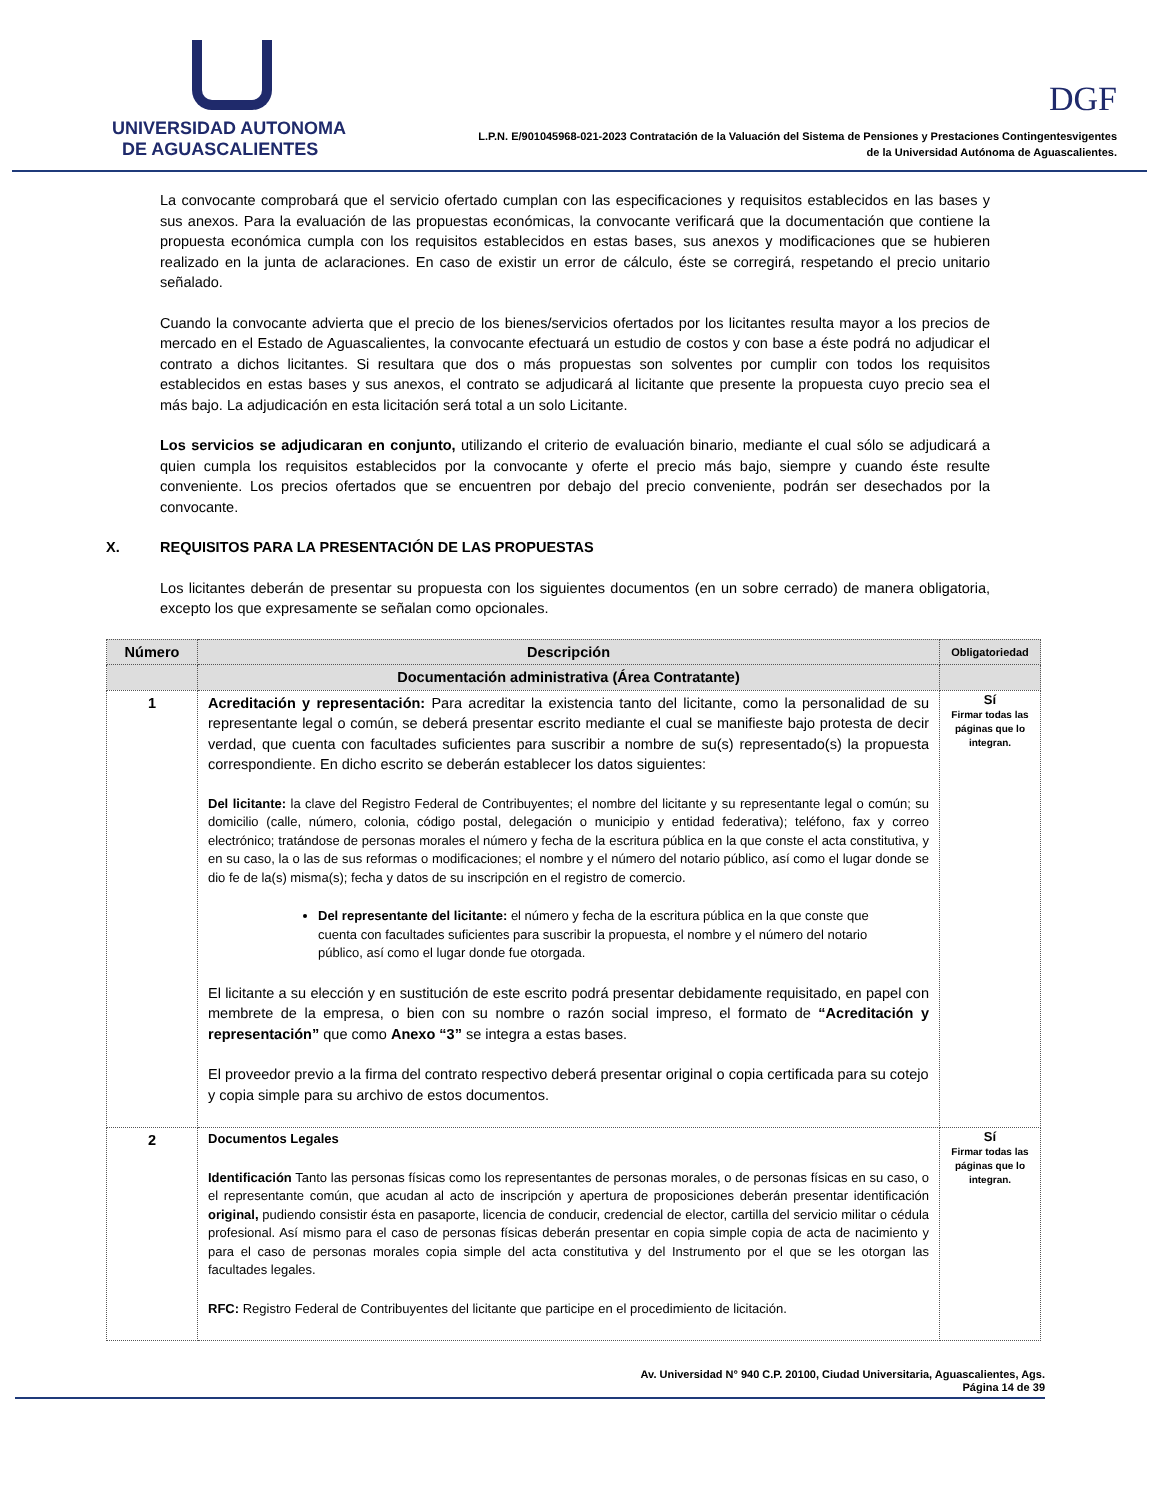UNIVERSIDAD AUTONOMA
DE AGUASCALIENTES
DGF
L.P.N. E/901045968-021-2023 Contratación de la Valuación del Sistema de Pensiones y Prestaciones Contingentesvigentes
de la Universidad Autónoma de Aguascalientes.
La convocante comprobará que el servicio ofertado cumplan con las especificaciones y requisitos establecidos en las bases y sus anexos. Para la evaluación de las propuestas económicas, la convocante verificará que la documentación que contiene la propuesta económica cumpla con los requisitos establecidos en estas bases, sus anexos y modificaciones que se hubieren realizado en la junta de aclaraciones. En caso de existir un error de cálculo, éste se corregirá, respetando el precio unitario señalado.
Cuando la convocante advierta que el precio de los bienes/servicios ofertados por los licitantes resulta mayor a los precios de mercado en el Estado de Aguascalientes, la convocante efectuará un estudio de costos y con base a éste podrá no adjudicar el contrato a dichos licitantes. Si resultara que dos o más propuestas son solventes por cumplir con todos los requisitos establecidos en estas bases y sus anexos, el contrato se adjudicará al licitante que presente la propuesta cuyo precio sea el más bajo. La adjudicación en esta licitación será total a un solo Licitante.
Los servicios se adjudicaran en conjunto, utilizando el criterio de evaluación binario, mediante el cual sólo se adjudicará a quien cumpla los requisitos establecidos por la convocante y oferte el precio más bajo, siempre y cuando éste resulte conveniente. Los precios ofertados que se encuentren por debajo del precio conveniente, podrán ser desechados por la convocante.
X. REQUISITOS PARA LA PRESENTACIÓN DE LAS PROPUESTAS
Los licitantes deberán de presentar su propuesta con los siguientes documentos (en un sobre cerrado) de manera obligatoria, excepto los que expresamente se señalan como opcionales.
| Número | Descripción | Obligatoriedad |
| --- | --- | --- |
| | Documentación administrativa (Área Contratante) | |
| 1 | Acreditación y representación: Para acreditar la existencia tanto del licitante, como la personalidad de su representante legal o común, se deberá presentar escrito mediante el cual se manifieste bajo protesta de decir verdad, que cuenta con facultades suficientes para suscribir a nombre de su(s) representado(s) la propuesta correspondiente. En dicho escrito se deberán establecer los datos siguientes: Del licitante: la clave del Registro Federal de Contribuyentes; el nombre del licitante y su representante legal o común; su domicilio (calle, número, colonia, código postal, delegación o municipio y entidad federativa); teléfono, fax y correo electrónico; tratándose de personas morales el número y fecha de la escritura pública en la que conste el acta constitutiva, y en su caso, la o las de sus reformas o modificaciones; el nombre y el número del notario público, así como el lugar donde se dio fe de la(s) misma(s); fecha y datos de su inscripción en el registro de comercio. Del representante del licitante: el número y fecha de la escritura pública en la que conste que cuenta con facultades suficientes para suscribir la propuesta, el nombre y el número del notario público, así como el lugar donde fue otorgada. El licitante a su elección y en sustitución de este escrito podrá presentar debidamente requisitado, en papel con membrete de la empresa, o bien con su nombre o razón social impreso, el formato de “Acreditación y representación” que como Anexo “3” se integra a estas bases. El proveedor previo a la firma del contrato respectivo deberá presentar original o copia certificada para su cotejo y copia simple para su archivo de estos documentos. | Sí Firmar todas las páginas que lo integran. |
| 2 | Documentos Legales Identificación Tanto las personas físicas como los representantes de personas morales, o de personas físicas en su caso, o el representante común, que acudan al acto de inscripción y apertura de proposiciones deberán presentar identificación original, pudiendo consistir ésta en pasaporte, licencia de conducir, credencial de elector, cartilla del servicio militar o cédula profesional. Así mismo para el caso de personas físicas deberán presentar en copia simple copia de acta de nacimiento y para el caso de personas morales copia simple del acta constitutiva y del Instrumento por el que se les otorgan las facultades legales. RFC: Registro Federal de Contribuyentes del licitante que participe en el procedimiento de licitación. | Sí Firmar todas las páginas que lo integran. |
Av. Universidad N° 940 C.P. 20100, Ciudad Universitaria, Aguascalientes, Ags.
Página 14 de 39